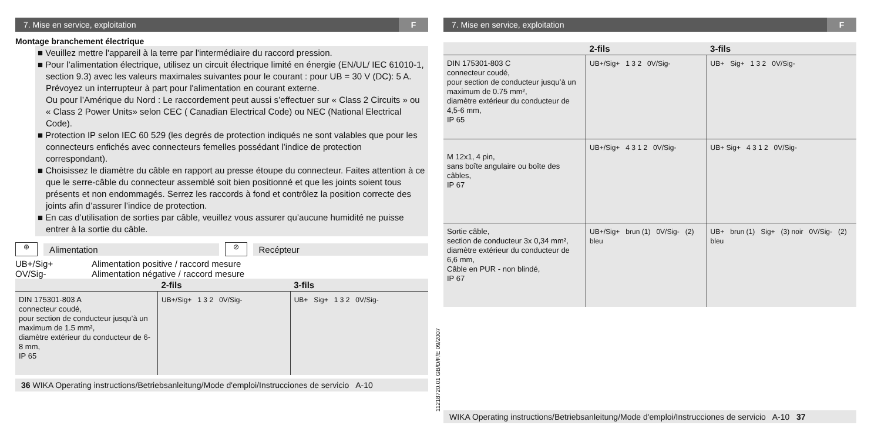7. Mise en service, exploitation F
Montage branchement électrique
■ Veuillez mettre l'appareil à la terre par l'intermédiaire du raccord pression.
■ Pour l’alimentation électrique, utilisez un circuit électrique limité en énergie (EN/UL/ IEC 61010-1, section 9.3) avec les valeurs maximales suivantes pour le courant : pour UB = 30 V (DC): 5 A. Prévoyez un interrupteur à part pour l'alimentation en courant externe.
Ou pour l’Amérique du Nord : Le raccordement peut aussi s’effectuer sur « Class 2 Circuits » ou « Class 2 Power Units» selon CEC ( Canadian Electrical Code) ou NEC (National Electrical Code).
■ Protection IP selon IEC 60 529 (les degrés de protection indiqués ne sont valables que pour les connecteurs enfichés avec connecteurs femelles possédant l’indice de protection correspondant).
■ Choisissez le diamètre du câble en rapport au presse étoupe du connecteur. Faites attention à ce que le serre-câble du connecteur assemblé soit bien positionné et que les joints soient tous présents et non endommagés. Serrez les raccords à fond et contrôlez la position correcte des joints afin d’assurer l’indice de protection.
■ En cas d’utilisation de sorties par câble, veuillez vous assurer qu’aucune humidité ne puisse entrer à la sortie du câble.
⊕
Alimentation
⊘
Recépteur
UB+/Sig+ Alimentation positive / raccord mesure
OV/Sig- Alimentation négative / raccord mesure
| | 2-fils | 3-fils |
| --- | --- | --- |
| DIN 175301-803 A connecteur coudé, pour section de conducteur jusqu’à un maximum de 1.5 mm², diamètre extérieur du conducteur de 6-8 mm, IP 65 | UB+/Sig+ 1 3 2 0V/Sig- | UB+ Sig+ 1 3 2 0V/Sig- |
36 WIKA Operating instructions/Betriebsanleitung/Mode d'emploi/Instrucciones de servicio A-10
11218720.01 GB/D/F/E 09/2007
7. Mise en service, exploitation F
| | 2-fils | 3-fils |
| --- | --- | --- |
| DIN 175301-803 C connecteur coudé, pour section de conducteur jusqu’à un maximum de 0.75 mm², diamètre extérieur du conducteur de 4,5-6 mm, IP 65 | UB+/Sig+ 1 3 2 0V/Sig- | UB+ Sig+ 1 3 2 0V/Sig- |
| M 12x1, 4 pin, sans boîte angulaire ou boîte des câbles, IP 67 | UB+/Sig+ 4 3 1 2 0V/Sig- | UB+ Sig+ 4 3 1 2 0V/Sig- |
| Sortie câble, section de conducteur 3x 0,34 mm², diamètre extérieur du conducteur de 6,6 mm, Câble en PUR - non blindé, IP 67 | UB+/Sig+ brun (1) 0V/Sig- (2) bleu | UB+ brun (1) Sig+ (3) noir 0V/Sig- (2) bleu |
WIKA Operating instructions/Betriebsanleitung/Mode d'emploi/Instrucciones de servicio A-10 37